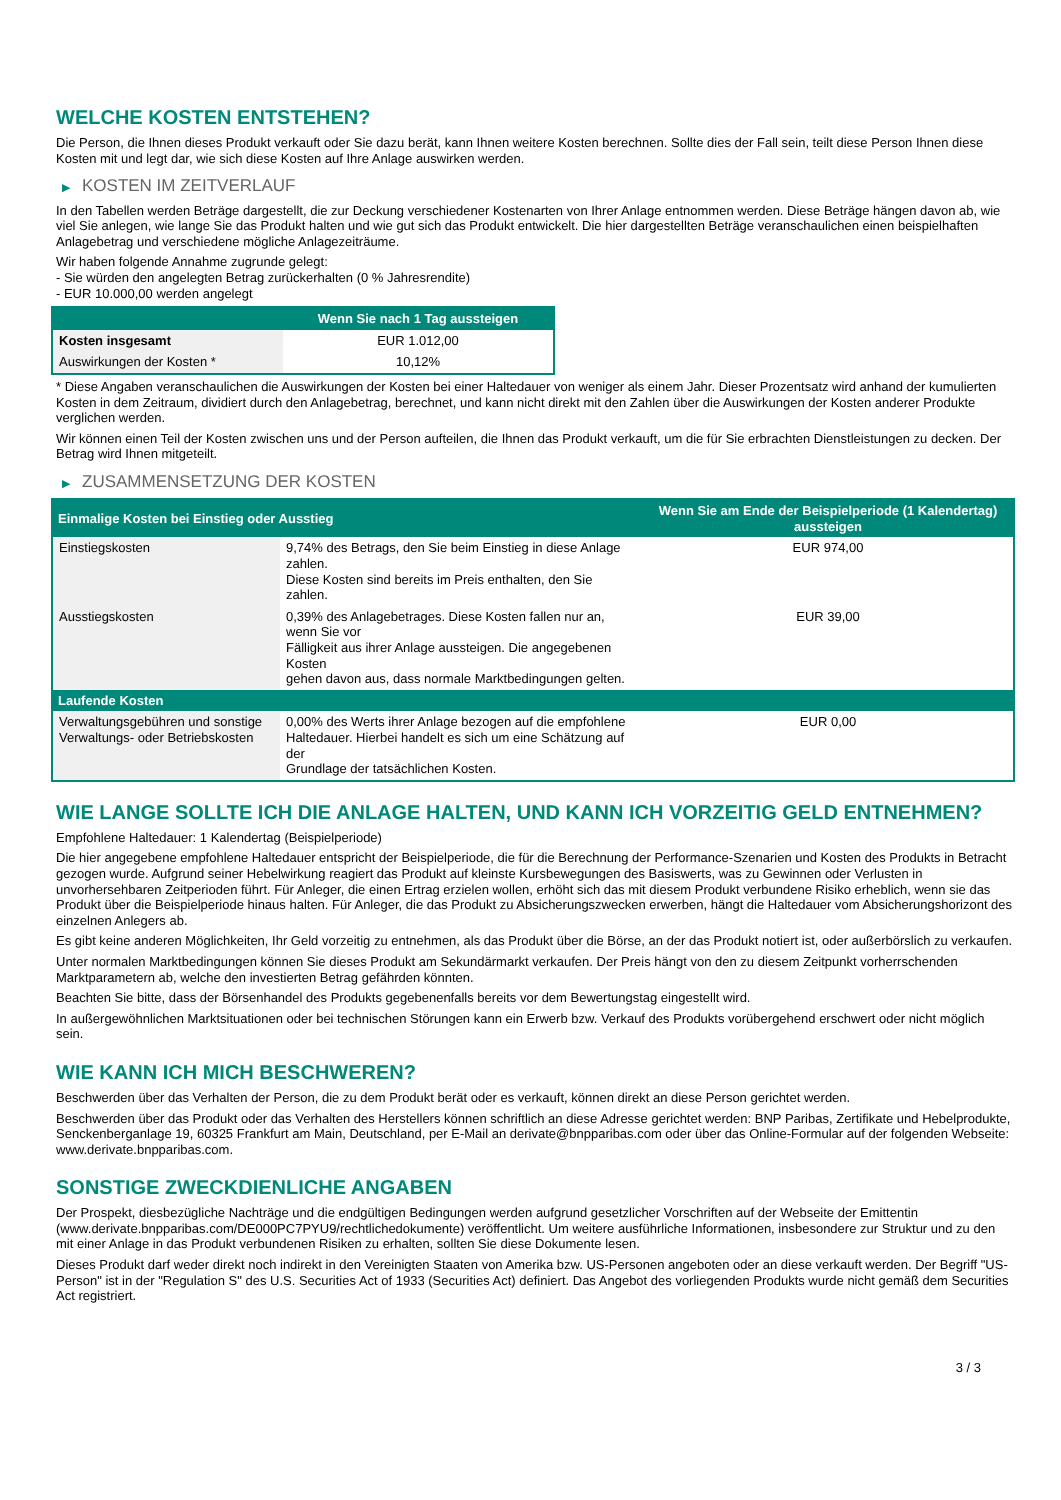WELCHE KOSTEN ENTSTEHEN?
Die Person, die Ihnen dieses Produkt verkauft oder Sie dazu berät, kann Ihnen weitere Kosten berechnen. Sollte dies der Fall sein, teilt diese Person Ihnen diese Kosten mit und legt dar, wie sich diese Kosten auf Ihre Anlage auswirken werden.
▶ KOSTEN IM ZEITVERLAUF
In den Tabellen werden Beträge dargestellt, die zur Deckung verschiedener Kostenarten von Ihrer Anlage entnommen werden. Diese Beträge hängen davon ab, wie viel Sie anlegen, wie lange Sie das Produkt halten und wie gut sich das Produkt entwickelt. Die hier dargestellten Beträge veranschaulichen einen beispielhaften Anlagebetrag und verschiedene mögliche Anlagezeiträume.
Wir haben folgende Annahme zugrunde gelegt:
- Sie würden den angelegten Betrag zurückerhalten (0 % Jahresrendite)
- EUR 10.000,00 werden angelegt
| | Wenn Sie nach 1 Tag aussteigen |
| --- | --- |
| Kosten insgesamt | EUR 1.012,00 |
| Auswirkungen der Kosten * | 10,12% |
* Diese Angaben veranschaulichen die Auswirkungen der Kosten bei einer Haltedauer von weniger als einem Jahr. Dieser Prozentsatz wird anhand der kumulierten Kosten in dem Zeitraum, dividiert durch den Anlagebetrag, berechnet, und kann nicht direkt mit den Zahlen über die Auswirkungen der Kosten anderer Produkte verglichen werden.
Wir können einen Teil der Kosten zwischen uns und der Person aufteilen, die Ihnen das Produkt verkauft, um die für Sie erbrachten Dienstleistungen zu decken. Der Betrag wird Ihnen mitgeteilt.
▶ ZUSAMMENSETZUNG DER KOSTEN
| Einmalige Kosten bei Einstieg oder Ausstieg | | Wenn Sie am Ende der Beispielperiode (1 Kalendertag) aussteigen |
| --- | --- | --- |
| Einstiegskosten | 9,74% des Betrags, den Sie beim Einstieg in diese Anlage zahlen. Diese Kosten sind bereits im Preis enthalten, den Sie zahlen. | EUR 974,00 |
| Ausstiegskosten | 0,39% des Anlagebetrages. Diese Kosten fallen nur an, wenn Sie vor Fälligkeit aus ihrer Anlage aussteigen. Die angegebenen Kosten gehen davon aus, dass normale Marktbedingungen gelten. | EUR 39,00 |
| Laufende Kosten | | |
| Verwaltungsgebühren und sonstige Verwaltungs- oder Betriebskosten | 0,00% des Werts ihrer Anlage bezogen auf die empfohlene Haltedauer. Hierbei handelt es sich um eine Schätzung auf der Grundlage der tatsächlichen Kosten. | EUR 0,00 |
WIE LANGE SOLLTE ICH DIE ANLAGE HALTEN, UND KANN ICH VORZEITIG GELD ENTNEHMEN?
Empfohlene Haltedauer: 1 Kalendertag (Beispielperiode)
Die hier angegebene empfohlene Haltedauer entspricht der Beispielperiode, die für die Berechnung der Performance-Szenarien und Kosten des Produkts in Betracht gezogen wurde. Aufgrund seiner Hebelwirkung reagiert das Produkt auf kleinste Kursbewegungen des Basiswerts, was zu Gewinnen oder Verlusten in unvorhersehbaren Zeitperioden führt. Für Anleger, die einen Ertrag erzielen wollen, erhöht sich das mit diesem Produkt verbundene Risiko erheblich, wenn sie das Produkt über die Beispielperiode hinaus halten. Für Anleger, die das Produkt zu Absicherungszwecken erwerben, hängt die Haltedauer vom Absicherungshorizont des einzelnen Anlegers ab.
Es gibt keine anderen Möglichkeiten, Ihr Geld vorzeitig zu entnehmen, als das Produkt über die Börse, an der das Produkt notiert ist, oder außerbörslich zu verkaufen.
Unter normalen Marktbedingungen können Sie dieses Produkt am Sekundärmarkt verkaufen. Der Preis hängt von den zu diesem Zeitpunkt vorherrschenden Marktparametern ab, welche den investierten Betrag gefährden könnten.
Beachten Sie bitte, dass der Börsenhandel des Produkts gegebenenfalls bereits vor dem Bewertungstag eingestellt wird.
In außergewöhnlichen Marktsituationen oder bei technischen Störungen kann ein Erwerb bzw. Verkauf des Produkts vorübergehend erschwert oder nicht möglich sein.
WIE KANN ICH MICH BESCHWEREN?
Beschwerden über das Verhalten der Person, die zu dem Produkt berät oder es verkauft, können direkt an diese Person gerichtet werden.
Beschwerden über das Produkt oder das Verhalten des Herstellers können schriftlich an diese Adresse gerichtet werden: BNP Paribas, Zertifikate und Hebelprodukte, Senckenberganlage 19, 60325 Frankfurt am Main, Deutschland, per E-Mail an derivate@bnpparibas.com oder über das Online-Formular auf der folgenden Webseite: www.derivate.bnpparibas.com.
SONSTIGE ZWECKDIENLICHE ANGABEN
Der Prospekt, diesbezügliche Nachträge und die endgültigen Bedingungen werden aufgrund gesetzlicher Vorschriften auf der Webseite der Emittentin (www.derivate.bnpparibas.com/DE000PC7PYU9/rechtlichedokumente) veröffentlicht. Um weitere ausführliche Informationen, insbesondere zur Struktur und zu den mit einer Anlage in das Produkt verbundenen Risiken zu erhalten, sollten Sie diese Dokumente lesen.
Dieses Produkt darf weder direkt noch indirekt in den Vereinigten Staaten von Amerika bzw. US-Personen angeboten oder an diese verkauft werden. Der Begriff "US-Person" ist in der "Regulation S" des U.S. Securities Act of 1933 (Securities Act) definiert. Das Angebot des vorliegenden Produkts wurde nicht gemäß dem Securities Act registriert.
3 / 3